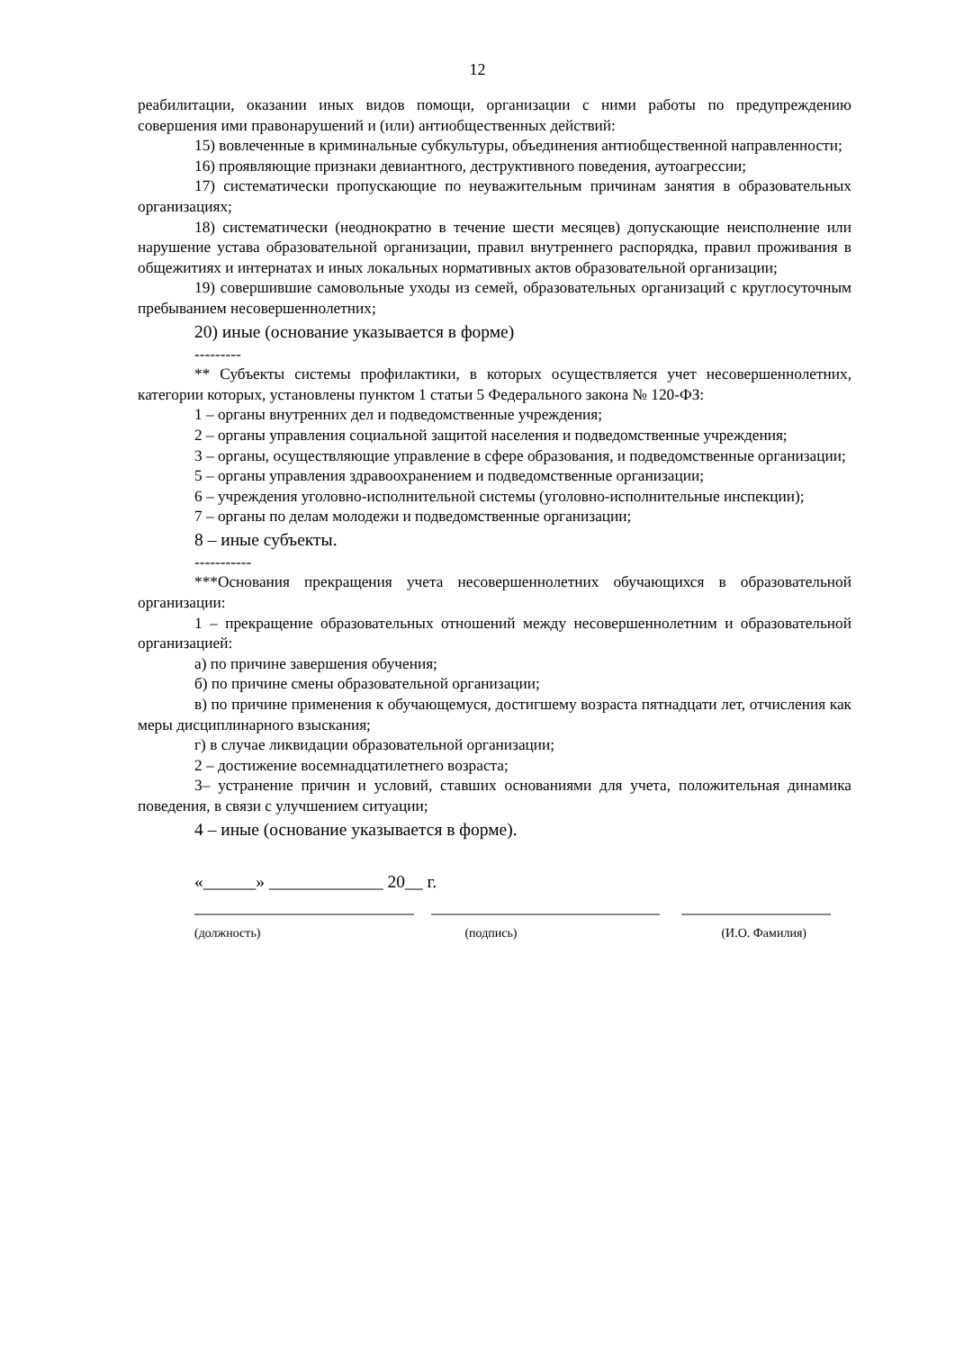12
реабилитации, оказании иных видов помощи, организации с ними работы по предупреждению совершения ими правонарушений и (или) антиобщественных действий:
15) вовлеченные в криминальные субкультуры, объединения антиобщественной направленности;
16) проявляющие признаки девиантного, деструктивного поведения, аутоагрессии;
17) систематически пропускающие по неуважительным причинам занятия в образовательных организациях;
18) систематически (неоднократно в течение шести месяцев) допускающие неисполнение или нарушение устава образовательной организации, правил внутреннего распорядка, правил проживания в общежитиях и интернатах и иных локальных нормативных актов образовательной организации;
19) совершившие самовольные уходы из семей, образовательных организаций с круглосуточным пребыванием несовершеннолетних;
20) иные (основание указывается в форме)
---------
** Субъекты системы профилактики, в которых осуществляется учет несовершеннолетних, категории которых, установлены пунктом 1 статьи 5 Федерального закона № 120-ФЗ:
1 – органы внутренних дел и подведомственные учреждения;
2 – органы управления социальной защитой населения и подведомственные учреждения;
3 – органы, осуществляющие управление в сфере образования, и подведомственные организации;
5 – органы управления здравоохранением и подведомственные организации;
6 – учреждения уголовно-исполнительной системы (уголовно-исполнительные инспекции);
7 – органы по делам молодежи и подведомственные организации;
8 – иные субъекты.
-----------
***Основания прекращения учета несовершеннолетних обучающихся в образовательной организации:
1 – прекращение образовательных отношений между несовершеннолетним и образовательной организацией:
а) по причине завершения обучения;
б) по причине смены образовательной организации;
в) по причине применения к обучающемуся, достигшему возраста пятнадцати лет, отчисления как меры дисциплинарного взыскания;
г) в случае ликвидации образовательной организации;
2 – достижение восемнадцатилетнего возраста;
3– устранение причин и условий, ставших основаниями для учета, положительная динамика поведения, в связи с улучшением ситуации;
4 – иные (основание указывается в форме).
«______» _____________ 20__ г.
_________________________ __________________________ _________________
(должность) (подпись) (И.О. Фамилия)